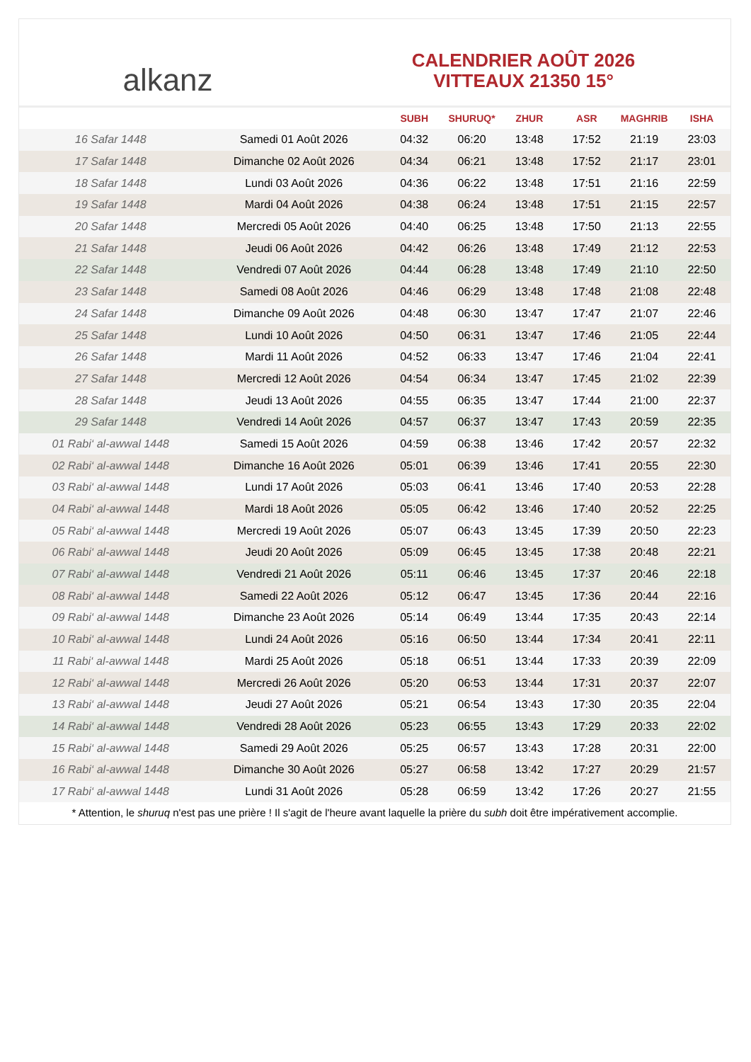alkanz
CALENDRIER AOÛT 2026
VITTEAUX 21350 15°
| | | SUBH | SHURUQ* | ZHUR | ASR | MAGHRIB | ISHA |
| --- | --- | --- | --- | --- | --- | --- | --- |
| 16 Safar 1448 | Samedi 01 Août 2026 | 04:32 | 06:20 | 13:48 | 17:52 | 21:19 | 23:03 |
| 17 Safar 1448 | Dimanche 02 Août 2026 | 04:34 | 06:21 | 13:48 | 17:52 | 21:17 | 23:01 |
| 18 Safar 1448 | Lundi 03 Août 2026 | 04:36 | 06:22 | 13:48 | 17:51 | 21:16 | 22:59 |
| 19 Safar 1448 | Mardi 04 Août 2026 | 04:38 | 06:24 | 13:48 | 17:51 | 21:15 | 22:57 |
| 20 Safar 1448 | Mercredi 05 Août 2026 | 04:40 | 06:25 | 13:48 | 17:50 | 21:13 | 22:55 |
| 21 Safar 1448 | Jeudi 06 Août 2026 | 04:42 | 06:26 | 13:48 | 17:49 | 21:12 | 22:53 |
| 22 Safar 1448 | Vendredi 07 Août 2026 | 04:44 | 06:28 | 13:48 | 17:49 | 21:10 | 22:50 |
| 23 Safar 1448 | Samedi 08 Août 2026 | 04:46 | 06:29 | 13:48 | 17:48 | 21:08 | 22:48 |
| 24 Safar 1448 | Dimanche 09 Août 2026 | 04:48 | 06:30 | 13:47 | 17:47 | 21:07 | 22:46 |
| 25 Safar 1448 | Lundi 10 Août 2026 | 04:50 | 06:31 | 13:47 | 17:46 | 21:05 | 22:44 |
| 26 Safar 1448 | Mardi 11 Août 2026 | 04:52 | 06:33 | 13:47 | 17:46 | 21:04 | 22:41 |
| 27 Safar 1448 | Mercredi 12 Août 2026 | 04:54 | 06:34 | 13:47 | 17:45 | 21:02 | 22:39 |
| 28 Safar 1448 | Jeudi 13 Août 2026 | 04:55 | 06:35 | 13:47 | 17:44 | 21:00 | 22:37 |
| 29 Safar 1448 | Vendredi 14 Août 2026 | 04:57 | 06:37 | 13:47 | 17:43 | 20:59 | 22:35 |
| 01 Rabi‘ al-awwal 1448 | Samedi 15 Août 2026 | 04:59 | 06:38 | 13:46 | 17:42 | 20:57 | 22:32 |
| 02 Rabi‘ al-awwal 1448 | Dimanche 16 Août 2026 | 05:01 | 06:39 | 13:46 | 17:41 | 20:55 | 22:30 |
| 03 Rabi‘ al-awwal 1448 | Lundi 17 Août 2026 | 05:03 | 06:41 | 13:46 | 17:40 | 20:53 | 22:28 |
| 04 Rabi‘ al-awwal 1448 | Mardi 18 Août 2026 | 05:05 | 06:42 | 13:46 | 17:40 | 20:52 | 22:25 |
| 05 Rabi‘ al-awwal 1448 | Mercredi 19 Août 2026 | 05:07 | 06:43 | 13:45 | 17:39 | 20:50 | 22:23 |
| 06 Rabi‘ al-awwal 1448 | Jeudi 20 Août 2026 | 05:09 | 06:45 | 13:45 | 17:38 | 20:48 | 22:21 |
| 07 Rabi‘ al-awwal 1448 | Vendredi 21 Août 2026 | 05:11 | 06:46 | 13:45 | 17:37 | 20:46 | 22:18 |
| 08 Rabi‘ al-awwal 1448 | Samedi 22 Août 2026 | 05:12 | 06:47 | 13:45 | 17:36 | 20:44 | 22:16 |
| 09 Rabi‘ al-awwal 1448 | Dimanche 23 Août 2026 | 05:14 | 06:49 | 13:44 | 17:35 | 20:43 | 22:14 |
| 10 Rabi‘ al-awwal 1448 | Lundi 24 Août 2026 | 05:16 | 06:50 | 13:44 | 17:34 | 20:41 | 22:11 |
| 11 Rabi‘ al-awwal 1448 | Mardi 25 Août 2026 | 05:18 | 06:51 | 13:44 | 17:33 | 20:39 | 22:09 |
| 12 Rabi‘ al-awwal 1448 | Mercredi 26 Août 2026 | 05:20 | 06:53 | 13:44 | 17:31 | 20:37 | 22:07 |
| 13 Rabi‘ al-awwal 1448 | Jeudi 27 Août 2026 | 05:21 | 06:54 | 13:43 | 17:30 | 20:35 | 22:04 |
| 14 Rabi‘ al-awwal 1448 | Vendredi 28 Août 2026 | 05:23 | 06:55 | 13:43 | 17:29 | 20:33 | 22:02 |
| 15 Rabi‘ al-awwal 1448 | Samedi 29 Août 2026 | 05:25 | 06:57 | 13:43 | 17:28 | 20:31 | 22:00 |
| 16 Rabi‘ al-awwal 1448 | Dimanche 30 Août 2026 | 05:27 | 06:58 | 13:42 | 17:27 | 20:29 | 21:57 |
| 17 Rabi‘ al-awwal 1448 | Lundi 31 Août 2026 | 05:28 | 06:59 | 13:42 | 17:26 | 20:27 | 21:55 |
* Attention, le shuruq n'est pas une prière ! Il s'agit de l'heure avant laquelle la prière du subh doit être impérativement accomplie.